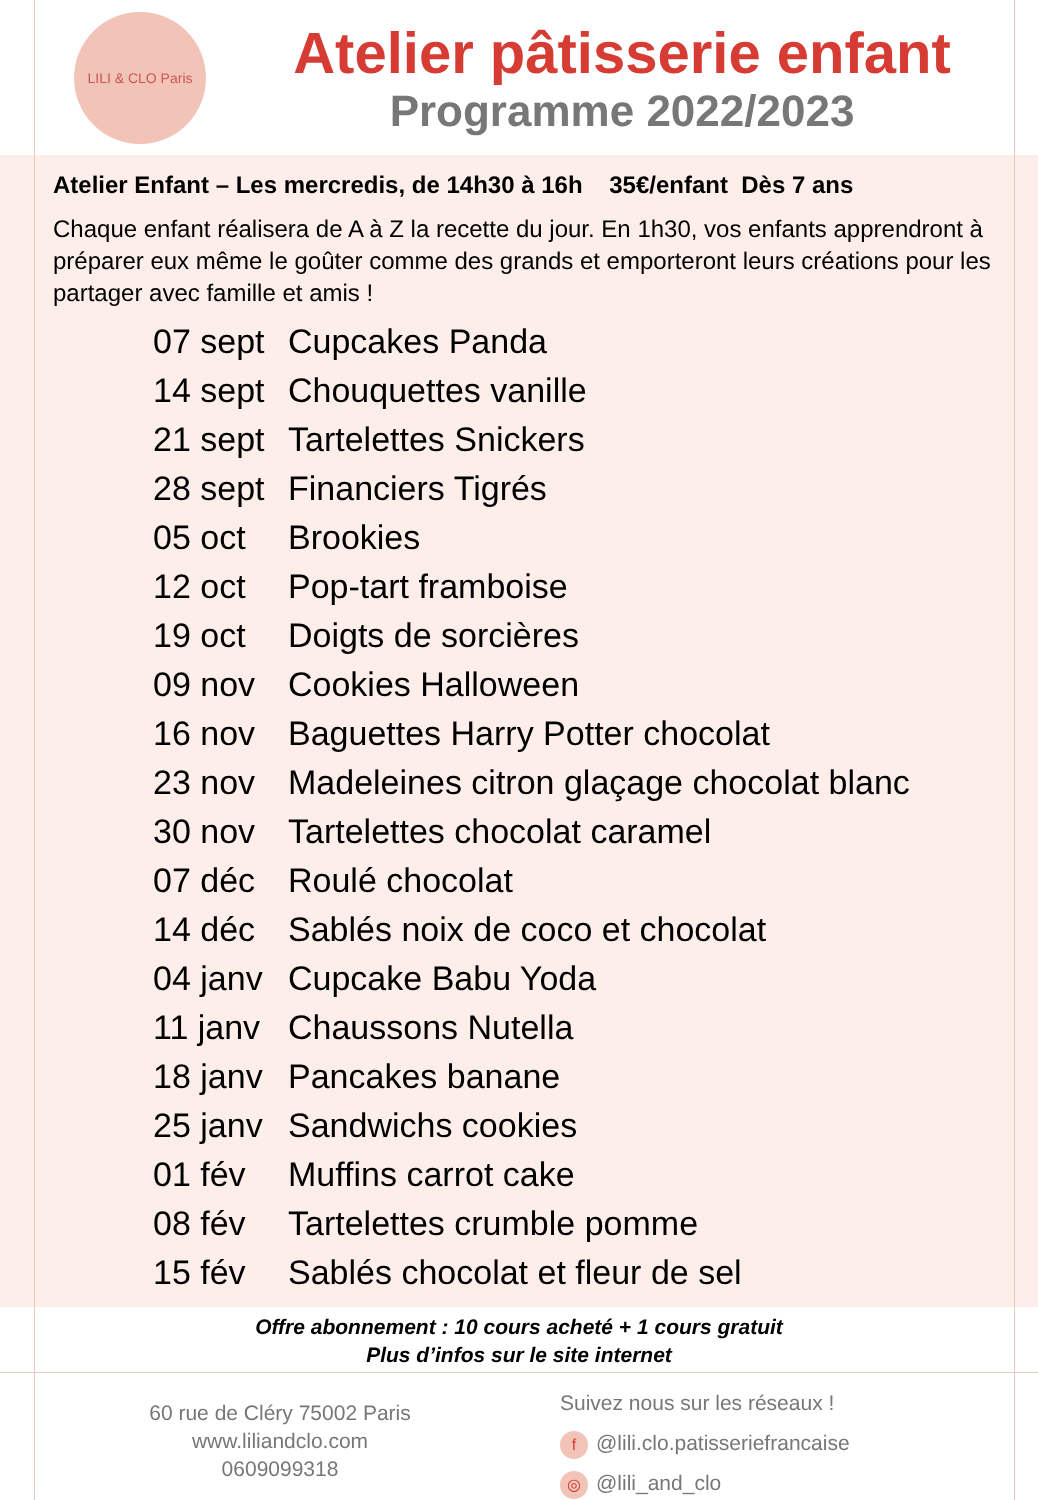LILI & CLO Paris
Atelier pâtisserie enfant
Programme 2022/2023
Atelier Enfant – Les mercredis, de 14h30 à 16h 35€/enfant Dès 7 ans
Chaque enfant réalisera de A à Z la recette du jour. En 1h30, vos enfants apprendront à préparer eux même le goûter comme des grands et emporteront leurs créations pour les partager avec famille et amis !
| 07 sept | Cupcakes Panda |
| 14 sept | Chouquettes vanille |
| 21 sept | Tartelettes Snickers |
| 28 sept | Financiers Tigrés |
| 05 oct | Brookies |
| 12 oct | Pop-tart framboise |
| 19 oct | Doigts de sorcières |
| 09 nov | Cookies Halloween |
| 16 nov | Baguettes Harry Potter chocolat |
| 23 nov | Madeleines citron glaçage chocolat blanc |
| 30 nov | Tartelettes chocolat caramel |
| 07 déc | Roulé chocolat |
| 14 déc | Sablés noix de coco et chocolat |
| 04 janv | Cupcake Babu Yoda |
| 11 janv | Chaussons Nutella |
| 18 janv | Pancakes banane |
| 25 janv | Sandwichs cookies |
| 01 fév | Muffins carrot cake |
| 08 fév | Tartelettes crumble pomme |
| 15 fév | Sablés chocolat et fleur de sel |
Offre abonnement : 10 cours acheté + 1 cours gratuit
Plus d’infos sur le site internet
60 rue de Cléry 75002 Paris
www.liliandclo.com
0609099318
Suivez nous sur les réseaux !
f @lili.clo.patisseriefrancaise
◎ @lili_and_clo